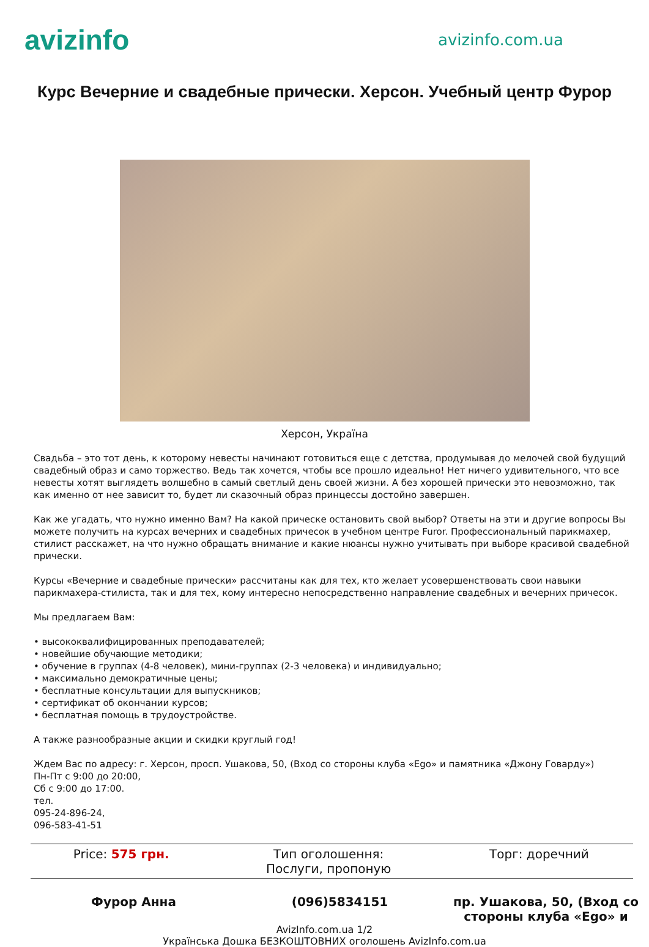avizinfo
avizinfo.com.ua
Курс Вечерние и свадебные прически. Херсон. Учебный центр Фурор
Херсон, Україна
Свадьба – это тот день, к которому невесты начинают готовиться еще с детства, продумывая до мелочей свой будущий свадебный образ и само торжество. Ведь так хочется, чтобы все прошло идеально! Нет ничего удивительного, что все невесты хотят выглядеть волшебно в самый светлый день своей жизни. А без хорошей прически это невозможно, так как именно от нее зависит то, будет ли сказочный образ принцессы достойно завершен.
Как же угадать, что нужно именно Вам? На какой прическе остановить свой выбор? Ответы на эти и другие вопросы Вы можете получить на курсах вечерних и свадебных причесок в учебном центре Furor. Профессиональный парикмахер, стилист расскажет, на что нужно обращать внимание и какие нюансы нужно учитывать при выборе красивой свадебной прически.
Курсы «Вечерние и свадебные прически» рассчитаны как для тех, кто желает усовершенствовать свои навыки парикмахера-стилиста, так и для тех, кому интересно непосредственно направление свадебных и вечерних причесок.
Мы предлагаем Вам:
• высококвалифицированных преподавателей;
• новейшие обучающие методики;
• обучение в группах (4-8 человек), мини-группах (2-3 человека) и индивидуально;
• максимально демократичные цены;
• бесплатные консультации для выпускников;
• сертификат об окончании курсов;
• бесплатная помощь в трудоустройстве.
А также разнообразные акции и скидки круглый год!
Ждем Вас по адресу: г. Херсон, просп. Ушакова, 50, (Вход со стороны клуба «Ego» и памятника «Джону Говарду»)
Пн-Пт с 9:00 до 20:00,
Сб с 9:00 до 17:00.
тел.
095-24-896-24,
096-583-41-51
| Price: 575 грн. | Тип оголошення: Послуги, пропоную | Торг: доречний |
Фурор Анна (096)5834151 пр. Ушакова, 50, (Вход со стороны клуба «Ego» и
AvizInfo.com.ua 1/2
Українська Дошка БЕЗКОШТОВНИХ оголошень AvizInfo.com.ua